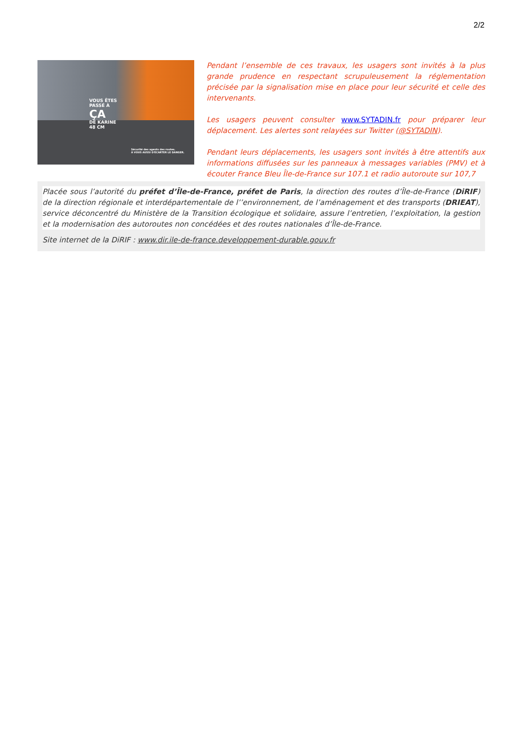2/2
VOUS ÊTES
PASSÉ À
ÇA
DE KARINE
48 CM
Sécurité des agents des routes.
À VOUS AUSSI D'ÉCARTER LE DANGER.
Pendant l’ensemble de ces travaux, les usagers sont invités à la plus grande prudence en respectant scrupuleusement la réglementation précisée par la signalisation mise en place pour leur sécurité et celle des intervenants.
Les usagers peuvent consulter www.SYTADIN.fr pour préparer leur déplacement. Les alertes sont relayées sur Twitter (@SYTADIN).
Pendant leurs déplacements, les usagers sont invités à être attentifs aux informations diffusées sur les panneaux à messages variables (PMV) et à écouter France Bleu Île-de-France sur 107.1 et radio autoroute sur 107,7
Placée sous l’autorité du préfet d’Île-de-France, préfet de Paris, la direction des routes d’Île-de-France (DiRIF) de la direction régionale et interdépartementale de l’’environnement, de l’aménagement et des transports (DRIEAT), service déconcentré du Ministère de la Transition écologique et solidaire, assure l’entretien, l’exploitation, la gestion et la modernisation des autoroutes non concédées et des routes nationales d’Île-de-France.
Site internet de la DiRIF : www.dir.ile-de-france.developpement-durable.gouv.fr